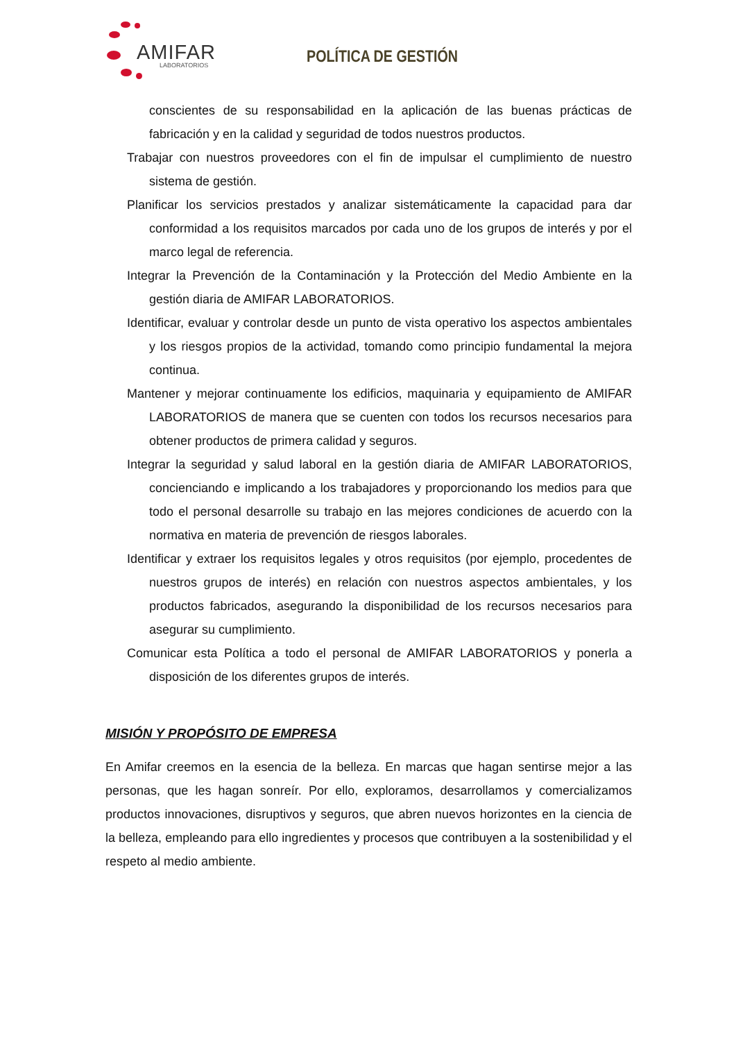AMIFAR
LABORATORIOS
POLÍTICA DE GESTIÓN
conscientes de su responsabilidad en la aplicación de las buenas prácticas de fabricación y en la calidad y seguridad de todos nuestros productos.
Trabajar con nuestros proveedores con el fin de impulsar el cumplimiento de nuestro sistema de gestión.
Planificar los servicios prestados y analizar sistemáticamente la capacidad para dar conformidad a los requisitos marcados por cada uno de los grupos de interés y por el marco legal de referencia.
Integrar la Prevención de la Contaminación y la Protección del Medio Ambiente en la gestión diaria de AMIFAR LABORATORIOS.
Identificar, evaluar y controlar desde un punto de vista operativo los aspectos ambientales y los riesgos propios de la actividad, tomando como principio fundamental la mejora continua.
Mantener y mejorar continuamente los edificios, maquinaria y equipamiento de AMIFAR LABORATORIOS de manera que se cuenten con todos los recursos necesarios para obtener productos de primera calidad y seguros.
Integrar la seguridad y salud laboral en la gestión diaria de AMIFAR LABORATORIOS, concienciando e implicando a los trabajadores y proporcionando los medios para que todo el personal desarrolle su trabajo en las mejores condiciones de acuerdo con la normativa en materia de prevención de riesgos laborales.
Identificar y extraer los requisitos legales y otros requisitos (por ejemplo, procedentes de nuestros grupos de interés) en relación con nuestros aspectos ambientales, y los productos fabricados, asegurando la disponibilidad de los recursos necesarios para asegurar su cumplimiento.
Comunicar esta Política a todo el personal de AMIFAR LABORATORIOS y ponerla a disposición de los diferentes grupos de interés.
MISIÓN Y PROPÓSITO DE EMPRESA
En Amifar creemos en la esencia de la belleza. En marcas que hagan sentirse mejor a las personas, que les hagan sonreír. Por ello, exploramos, desarrollamos y comercializamos productos innovaciones, disruptivos y seguros, que abren nuevos horizontes en la ciencia de la belleza, empleando para ello ingredientes y procesos que contribuyen a la sostenibilidad y el respeto al medio ambiente.